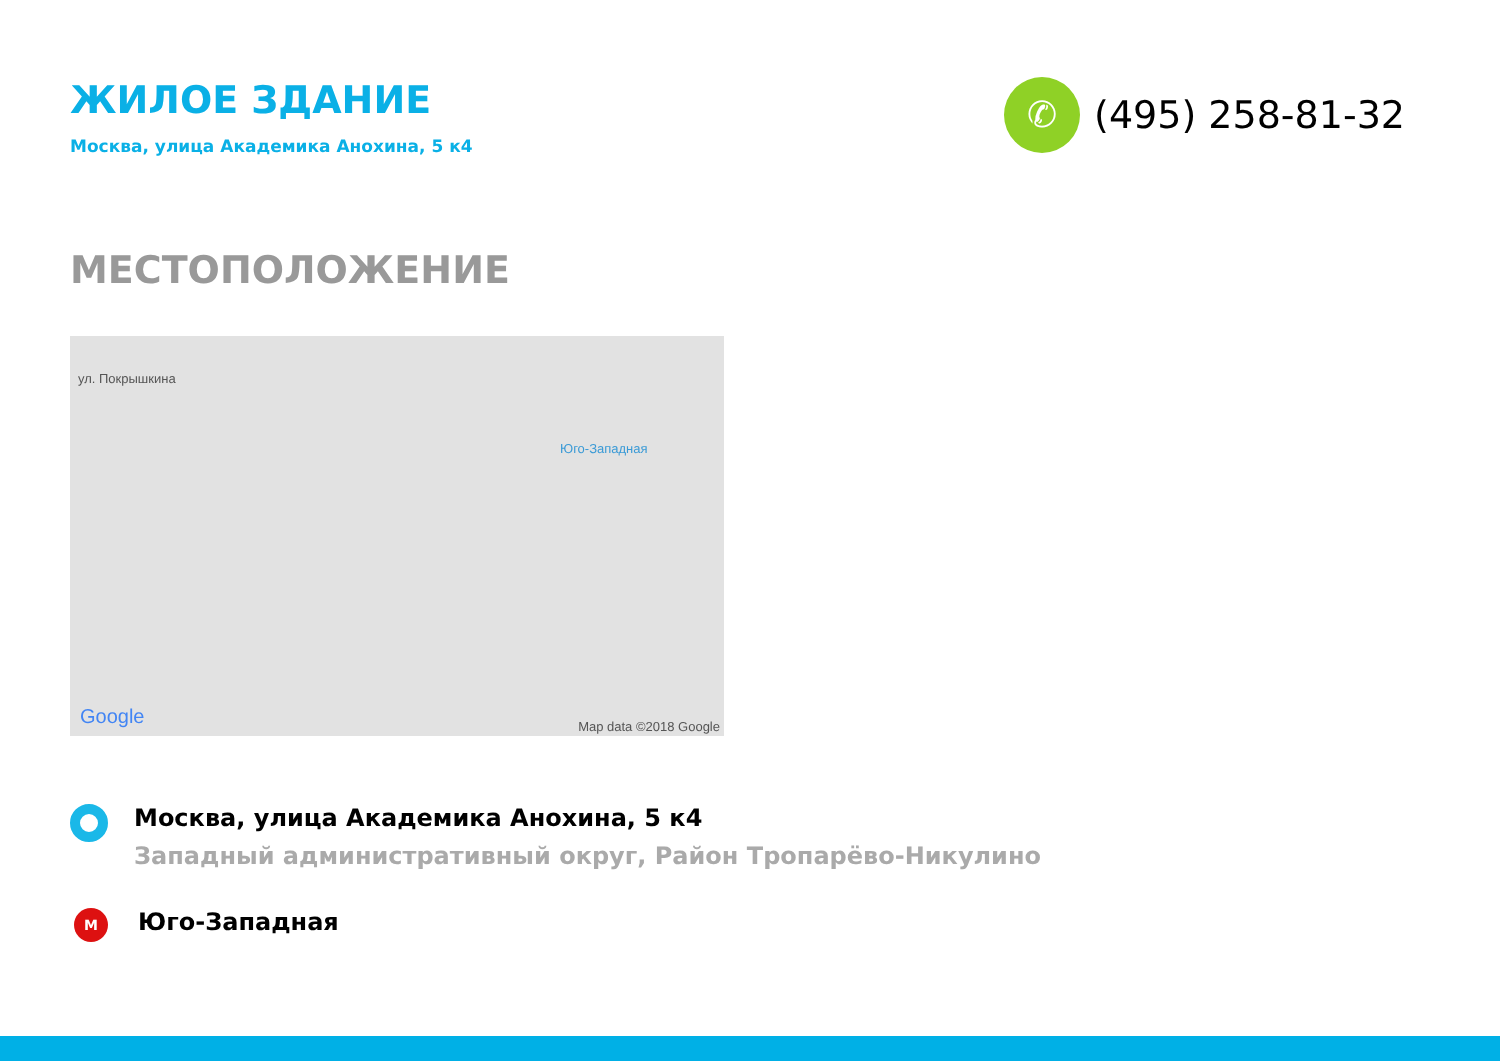ЖИЛОЕ ЗДАНИЕ
Москва, улица Академика Анохина, 5 к4
✆
(495) 258-81-32
МЕСТОПОЛОЖЕНИЕ
ул. Покрышкина
Юго-Западная
Google Map data ©2018 Google
Москва, улица Академика Анохина, 5 к4
Западный административный округ, Район Тропарёво-Никулино
М
Юго-Западная